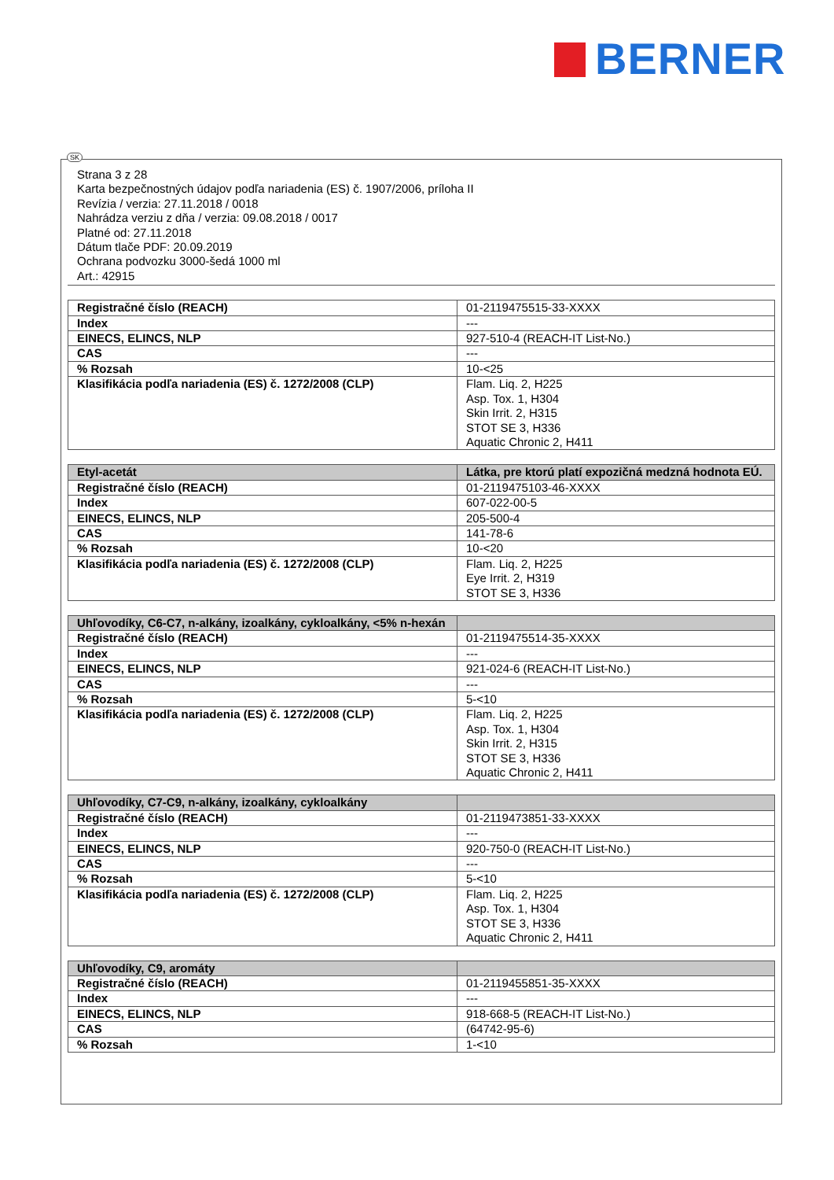BERNER
Strana 3 z 28
Karta bezpečnostných údajov podľa nariadenia (ES) č. 1907/2006, príloha II
Revízia / verzia: 27.11.2018 / 0018
Nahrádza verziu z dňa / verzia: 09.08.2018 / 0017
Platné od: 27.11.2018
Dátum tlače PDF: 20.09.2019
Ochrana podvozku 3000-šedá 1000 ml
Art.: 42915
| Registračné číslo (REACH) | 01-2119475515-33-XXXX |
| Index | --- |
| EINECS, ELINCS, NLP | 927-510-4 (REACH-IT List-No.) |
| CAS | --- |
| % Rozsah | 10-<25 |
| Klasifikácia podľa nariadenia (ES) č. 1272/2008 (CLP) | Flam. Liq. 2, H225 Asp. Tox. 1, H304 Skin Irrit. 2, H315 STOT SE 3, H336 Aquatic Chronic 2, H411 |
| Etyl-acetát | Látka, pre ktorú platí expozičná medzná hodnota EÚ. |
| Registračné číslo (REACH) | 01-2119475103-46-XXXX |
| Index | 607-022-00-5 |
| EINECS, ELINCS, NLP | 205-500-4 |
| CAS | 141-78-6 |
| % Rozsah | 10-<20 |
| Klasifikácia podľa nariadenia (ES) č. 1272/2008 (CLP) | Flam. Liq. 2, H225 Eye Irrit. 2, H319 STOT SE 3, H336 |
| Uhľovodíky, C6-C7, n-alkány, izoalkány, cykloalkány, <5% n-hexán | |
| Registračné číslo (REACH) | 01-2119475514-35-XXXX |
| Index | --- |
| EINECS, ELINCS, NLP | 921-024-6 (REACH-IT List-No.) |
| CAS | --- |
| % Rozsah | 5-<10 |
| Klasifikácia podľa nariadenia (ES) č. 1272/2008 (CLP) | Flam. Liq. 2, H225 Asp. Tox. 1, H304 Skin Irrit. 2, H315 STOT SE 3, H336 Aquatic Chronic 2, H411 |
| Uhľovodíky, C7-C9, n-alkány, izoalkány, cykloalkány | |
| Registračné číslo (REACH) | 01-2119473851-33-XXXX |
| Index | --- |
| EINECS, ELINCS, NLP | 920-750-0 (REACH-IT List-No.) |
| CAS | --- |
| % Rozsah | 5-<10 |
| Klasifikácia podľa nariadenia (ES) č. 1272/2008 (CLP) | Flam. Liq. 2, H225 Asp. Tox. 1, H304 STOT SE 3, H336 Aquatic Chronic 2, H411 |
| Uhľovodíky, C9, aromáty | |
| Registračné číslo (REACH) | 01-2119455851-35-XXXX |
| Index | --- |
| EINECS, ELINCS, NLP | 918-668-5 (REACH-IT List-No.) |
| CAS | (64742-95-6) |
| % Rozsah | 1-<10 |
SK